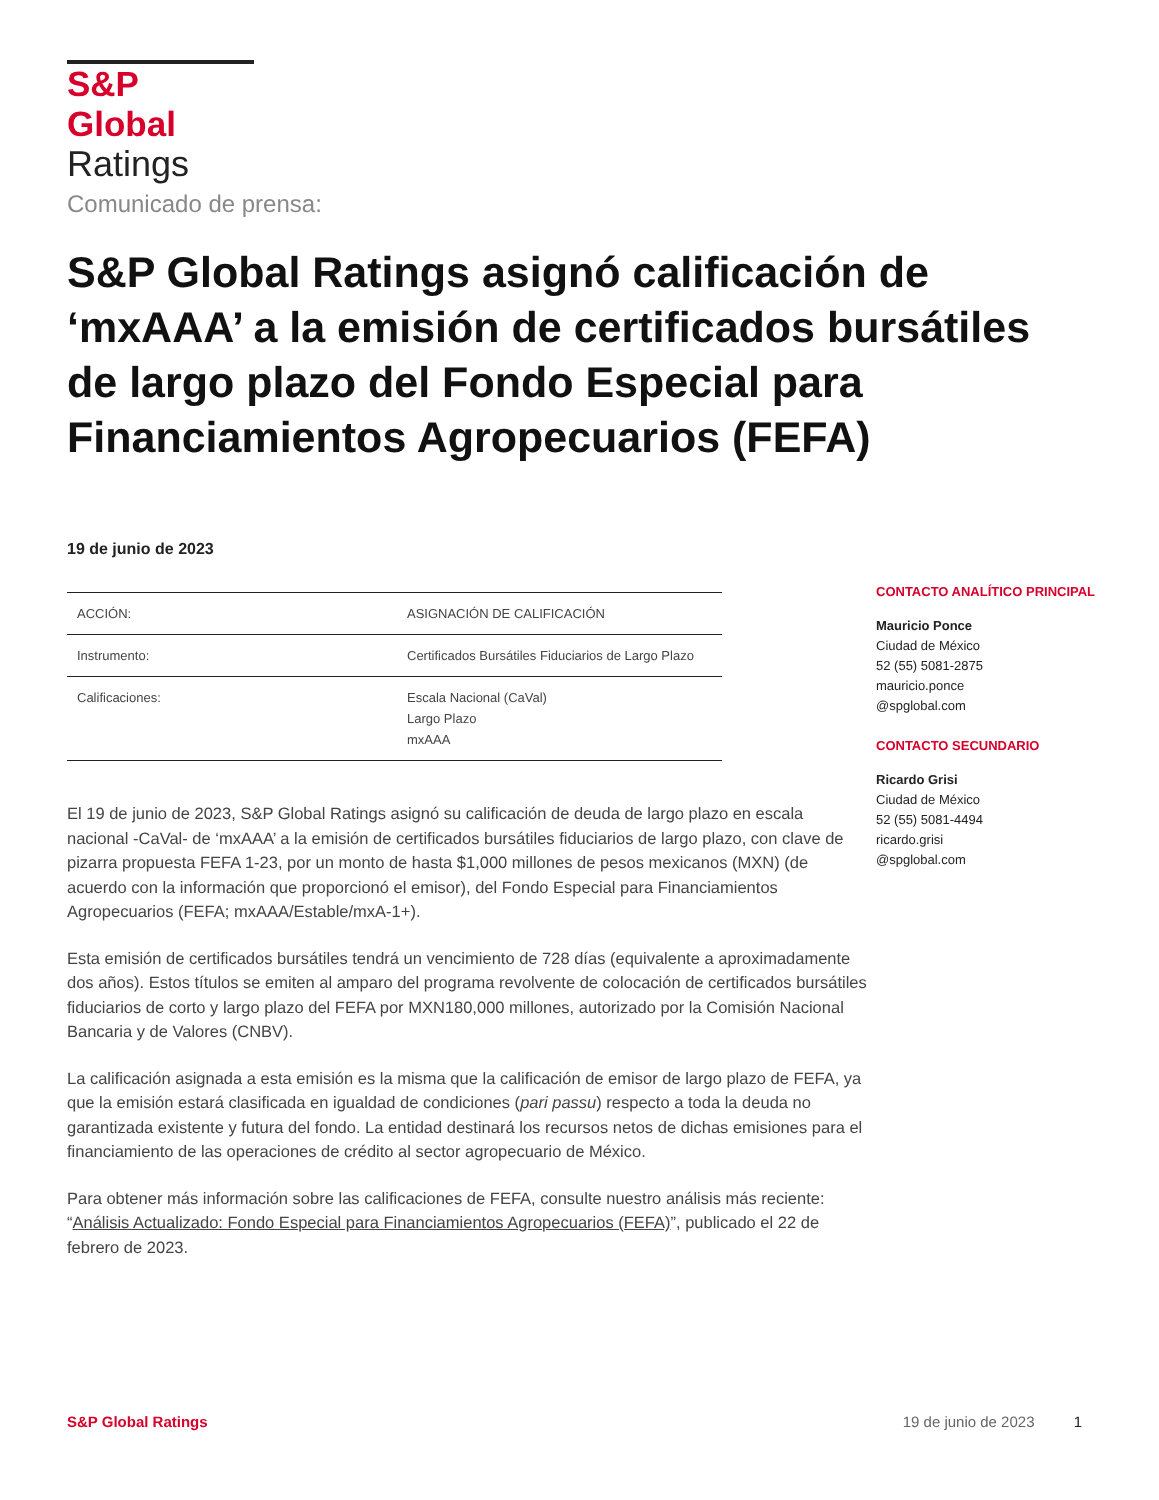S&P Global
Ratings
Comunicado de prensa:
S&P Global Ratings asignó calificación de ‘mxAAA’ a la emisión de certificados bursátiles de largo plazo del Fondo Especial para Financiamientos Agropecuarios (FEFA)
19 de junio de 2023
| ACCIÓN: | ASIGNACIÓN DE CALIFICACIÓN |
| Instrumento: | Certificados Bursátiles Fiduciarios de Largo Plazo |
| Calificaciones: | Escala Nacional (CaVal) Largo Plazo mxAAA |
El 19 de junio de 2023, S&P Global Ratings asignó su calificación de deuda de largo plazo en escala nacional -CaVal- de ‘mxAAA’ a la emisión de certificados bursátiles fiduciarios de largo plazo, con clave de pizarra propuesta FEFA 1-23, por un monto de hasta $1,000 millones de pesos mexicanos (MXN) (de acuerdo con la información que proporcionó el emisor), del Fondo Especial para Financiamientos Agropecuarios (FEFA; mxAAA/Estable/mxA-1+).
Esta emisión de certificados bursátiles tendrá un vencimiento de 728 días (equivalente a aproximadamente dos años). Estos títulos se emiten al amparo del programa revolvente de colocación de certificados bursátiles fiduciarios de corto y largo plazo del FEFA por MXN180,000 millones, autorizado por la Comisión Nacional Bancaria y de Valores (CNBV).
La calificación asignada a esta emisión es la misma que la calificación de emisor de largo plazo de FEFA, ya que la emisión estará clasificada en igualdad de condiciones (pari passu) respecto a toda la deuda no garantizada existente y futura del fondo. La entidad destinará los recursos netos de dichas emisiones para el financiamiento de las operaciones de crédito al sector agropecuario de México.
Para obtener más información sobre las calificaciones de FEFA, consulte nuestro análisis más reciente: “Análisis Actualizado: Fondo Especial para Financiamientos Agropecuarios (FEFA)”, publicado el 22 de febrero de 2023.
CONTACTO ANALÍTICO PRINCIPAL
Mauricio Ponce
Ciudad de México
52 (55) 5081-2875
mauricio.ponce
@spglobal.com
CONTACTO SECUNDARIO
Ricardo Grisi
Ciudad de México
52 (55) 5081-4494
ricardo.grisi
@spglobal.com
S&P Global Ratings 19 de junio de 2023 1